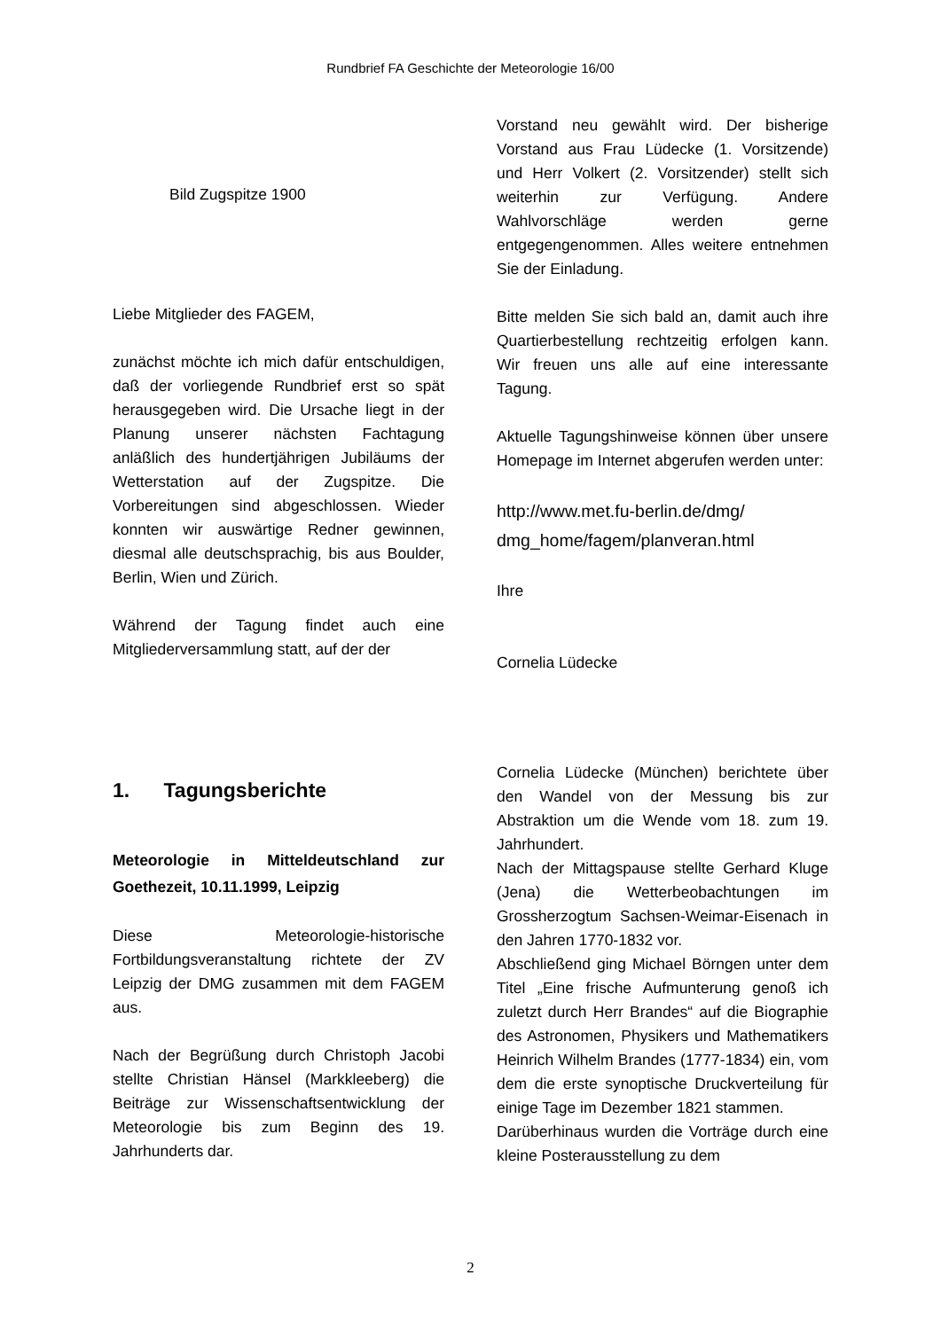Rundbrief FA Geschichte der Meteorologie 16/00
Bild Zugspitze 1900
Liebe Mitglieder des FAGEM,
zunächst möchte ich mich dafür entschuldigen, daß der vorliegende Rundbrief erst so spät herausgegeben wird. Die Ursache liegt in der Planung unserer nächsten Fachtagung anläßlich des hundertjährigen Jubiläums der Wetterstation auf der Zugspitze. Die Vorbereitungen sind abgeschlossen. Wieder konnten wir auswärtige Redner gewinnen, diesmal alle deutschsprachig, bis aus Boulder, Berlin, Wien und Zürich.
Während der Tagung findet auch eine Mitgliederversammlung statt, auf der der
Vorstand neu gewählt wird. Der bisherige Vorstand aus Frau Lüdecke (1. Vorsitzende) und Herr Volkert (2. Vorsitzender) stellt sich weiterhin zur Verfügung. Andere Wahlvorschläge werden gerne entgegengenommen. Alles weitere entnehmen Sie der Einladung.
Bitte melden Sie sich bald an, damit auch ihre Quartierbestellung rechtzeitig erfolgen kann. Wir freuen uns alle auf eine interessante Tagung.
Aktuelle Tagungshinweise können über unsere Homepage im Internet abgerufen werden unter:
http://www.met.fu-berlin.de/dmg/
dmg_home/fagem/planveran.html
Ihre
Cornelia Lüdecke
1. Tagungsberichte
Meteorologie in Mitteldeutschland zur Goethezeit, 10.11.1999, Leipzig
Diese Meteorologie-historische Fortbildungsveranstaltung richtete der ZV Leipzig der DMG zusammen mit dem FAGEM aus.
Nach der Begrüßung durch Christoph Jacobi stellte Christian Hänsel (Markkleeberg) die Beiträge zur Wissenschaftsentwicklung der Meteorologie bis zum Beginn des 19. Jahrhunderts dar.
Cornelia Lüdecke (München) berichtete über den Wandel von der Messung bis zur Abstraktion um die Wende vom 18. zum 19. Jahrhundert.
Nach der Mittagspause stellte Gerhard Kluge (Jena) die Wetterbeobachtungen im Grossherzogtum Sachsen-Weimar-Eisenach in den Jahren 1770-1832 vor.
Abschließend ging Michael Börngen unter dem Titel „Eine frische Aufmunterung genoß ich zuletzt durch Herr Brandes“ auf die Biographie des Astronomen, Physikers und Mathematikers Heinrich Wilhelm Brandes (1777-1834) ein, vom dem die erste synoptische Druckverteilung für einige Tage im Dezember 1821 stammen.
Darüberhinaus wurden die Vorträge durch eine kleine Posterausstellung zu dem
2